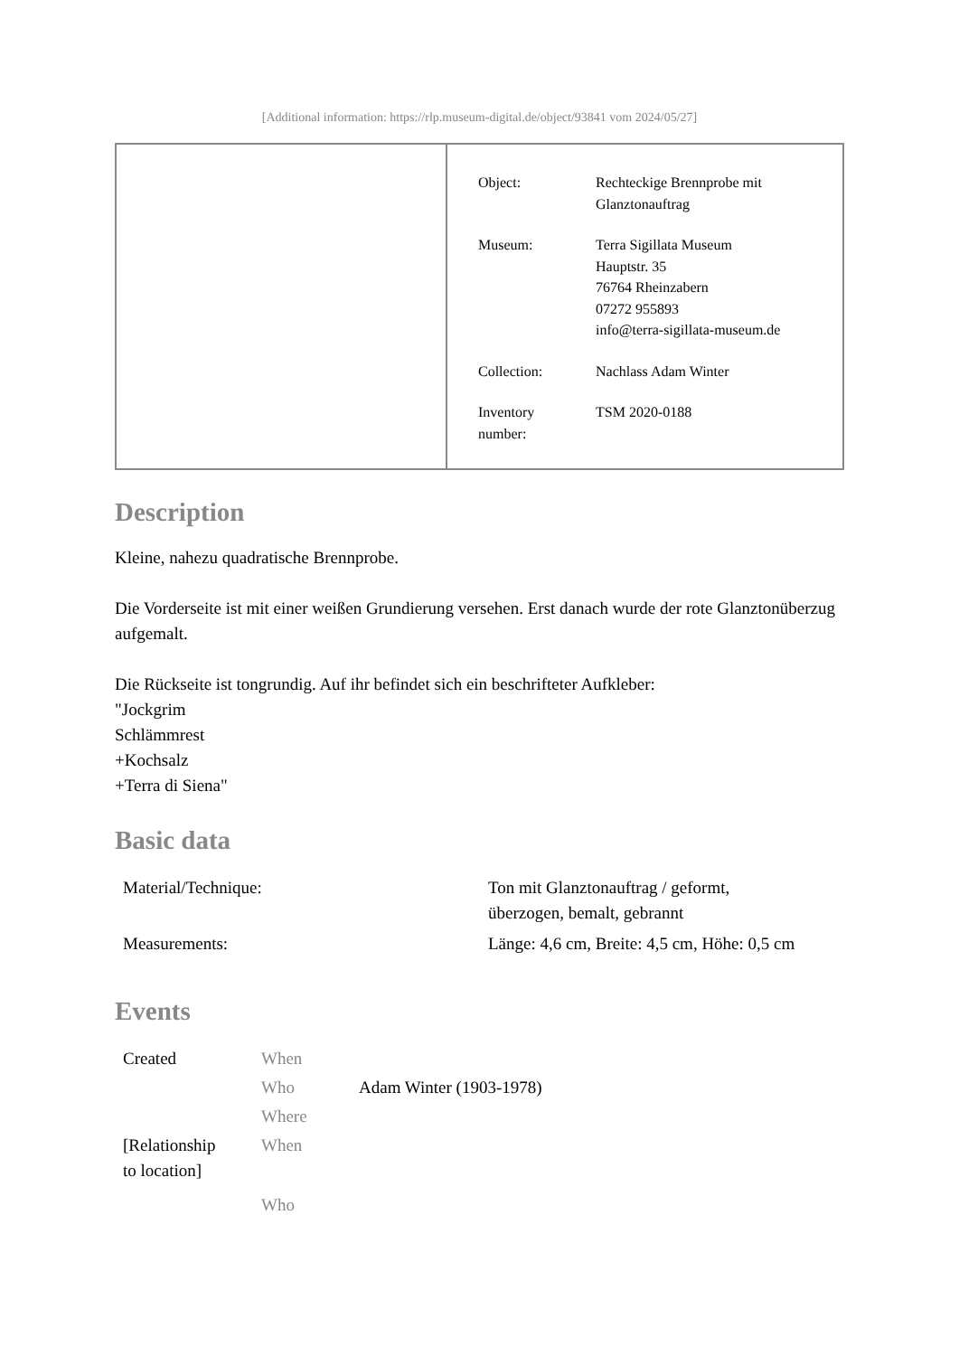[Additional information: https://rlp.museum-digital.de/object/93841 vom 2024/05/27]
| Object: | Rechteckige Brennprobe mit Glanztonauftrag |
| Museum: | Terra Sigillata Museum Hauptstr. 35 76764 Rheinzabern 07272 955893 info@terra-sigillata-museum.de |
| Collection: | Nachlass Adam Winter |
| Inventory number: | TSM 2020-0188 |
Description
Kleine, nahezu quadratische Brennprobe.
Die Vorderseite ist mit einer weißen Grundierung versehen. Erst danach wurde der rote Glanztonüberzug aufgemalt.
Die Rückseite ist tongrundig. Auf ihr befindet sich ein beschrifteter Aufkleber:
"Jockgrim
Schlämmrest
+Kochsalz
+Terra di Siena"
Basic data
| Material/Technique: | Ton mit Glanztonauftrag / geformt, überzogen, bemalt, gebrannt |
| Measurements: | Länge: 4,6 cm, Breite: 4,5 cm, Höhe: 0,5 cm |
Events
| Created | When | |
| | Who | Adam Winter (1903-1978) |
| | Where | |
| [Relationship to location] | When | |
| | Who | |